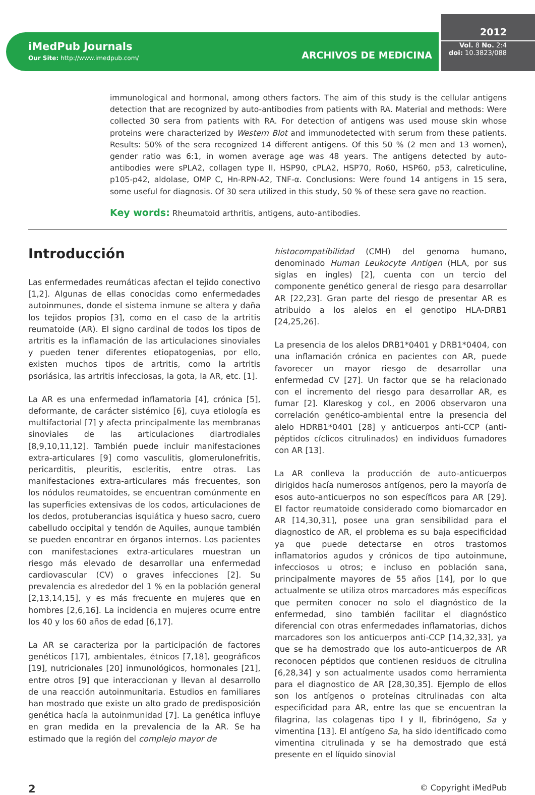iMedPub Journals
Our Site: http://www.imedpub.com/
ARCHIVOS DE MEDICINA
2012
Vol. 8 No. 2:4
doi: 10.3823/088
immunological and hormonal, among others factors. The aim of this study is the cellular antigens detection that are recognized by auto-antibodies from patients with RA. Material and methods: Were collected 30 sera from patients with RA. For detection of antigens was used mouse skin whose proteins were characterized by Western Blot and immunodetected with serum from these patients. Results: 50% of the sera recognized 14 different antigens. Of this 50 % (2 men and 13 women), gender ratio was 6:1, in women average age was 48 years. The antigens detected by auto-antibodies were sPLA2, collagen type II, HSP90, cPLA2, HSP70, Ro60, HSP60, p53, calreticuline, p105-p42, aldolase, OMP C, Hn-RPN-A2, TNF-α. Conclusions: Were found 14 antigens in 15 sera, some useful for diagnosis. Of 30 sera utilized in this study, 50 % of these sera gave no reaction.
Key words: Rheumatoid arthritis, antigens, auto-antibodies.
Introducción
Las enfermedades reumáticas afectan el tejido conectivo [1,2]. Algunas de ellas conocidas como enfermedades autoinmunes, donde el sistema inmune se altera y daña los tejidos propios [3], como en el caso de la artritis reumatoide (AR). El signo cardinal de todos los tipos de artritis es la inflamación de las articulaciones sinoviales y pueden tener diferentes etiopatogenias, por ello, existen muchos tipos de artritis, como la artritis psoriásica, las artritis infecciosas, la gota, la AR, etc. [1].
La AR es una enfermedad inflamatoria [4], crónica [5], deformante, de carácter sistémico [6], cuya etiología es multifactorial [7] y afecta principalmente las membranas sinoviales de las articulaciones diartrodiales [8,9,10,11,12]. También puede incluir manifestaciones extra-articulares [9] como vasculitis, glomerulonefritis, pericarditis, pleuritis, escleritis, entre otras. Las manifestaciones extra-articulares más frecuentes, son los nódulos reumatoides, se encuentran comúnmente en las superficies extensivas de los codos, articulaciones de los dedos, protuberancias isquiática y hueso sacro, cuero cabelludo occipital y tendón de Aquiles, aunque también se pueden encontrar en órganos internos. Los pacientes con manifestaciones extra-articulares muestran un riesgo más elevado de desarrollar una enfermedad cardiovascular (CV) o graves infecciones [2]. Su prevalencia es alrededor del 1 % en la población general [2,13,14,15], y es más frecuente en mujeres que en hombres [2,6,16]. La incidencia en mujeres ocurre entre los 40 y los 60 años de edad [6,17].
La AR se caracteriza por la participación de factores genéticos [17], ambientales, étnicos [7,18], geográficos [19], nutricionales [20] inmunológicos, hormonales [21], entre otros [9] que interaccionan y llevan al desarrollo de una reacción autoinmunitaria. Estudios en familiares han mostrado que existe un alto grado de predisposición genética hacía la autoinmunidad [7]. La genética influye en gran medida en la prevalencia de la AR. Se ha estimado que la región del complejo mayor de
histocompatibilidad (CMH) del genoma humano, denominado Human Leukocyte Antigen (HLA, por sus siglas en ingles) [2], cuenta con un tercio del componente genético general de riesgo para desarrollar AR [22,23]. Gran parte del riesgo de presentar AR es atribuido a los alelos en el genotipo HLA-DRB1 [24,25,26].
La presencia de los alelos DRB1*0401 y DRB1*0404, con una inflamación crónica en pacientes con AR, puede favorecer un mayor riesgo de desarrollar una enfermedad CV [27]. Un factor que se ha relacionado con el incremento del riesgo para desarrollar AR, es fumar [2]. Klareskog y col., en 2006 observaron una correlación genético-ambiental entre la presencia del alelo HDRB1*0401 [28] y anticuerpos anti-CCP (anti-péptidos cíclicos citrulinados) en individuos fumadores con AR [13].
La AR conlleva la producción de auto-anticuerpos dirigidos hacía numerosos antígenos, pero la mayoría de esos auto-anticuerpos no son específicos para AR [29]. El factor reumatoide considerado como biomarcador en AR [14,30,31], posee una gran sensibilidad para el diagnostico de AR, el problema es su baja especificidad ya que puede detectarse en otros trastornos inflamatorios agudos y crónicos de tipo autoinmune, infecciosos u otros; e incluso en población sana, principalmente mayores de 55 años [14], por lo que actualmente se utiliza otros marcadores más específicos que permiten conocer no solo el diagnóstico de la enfermedad, sino también facilitar el diagnóstico diferencial con otras enfermedades inflamatorias, dichos marcadores son los anticuerpos anti-CCP [14,32,33], ya que se ha demostrado que los auto-anticuerpos de AR reconocen péptidos que contienen residuos de citrulina [6,28,34] y son actualmente usados como herramienta para el diagnostico de AR [28,30,35]. Ejemplo de ellos son los antígenos o proteínas citrulinadas con alta especificidad para AR, entre las que se encuentran la filagrina, las colagenas tipo I y II, fibrinógeno, Sa y vimentina [13]. El antígeno Sa, ha sido identificado como vimentina citrulinada y se ha demostrado que está presente en el líquido sinovial
2 © Copyright iMedPub